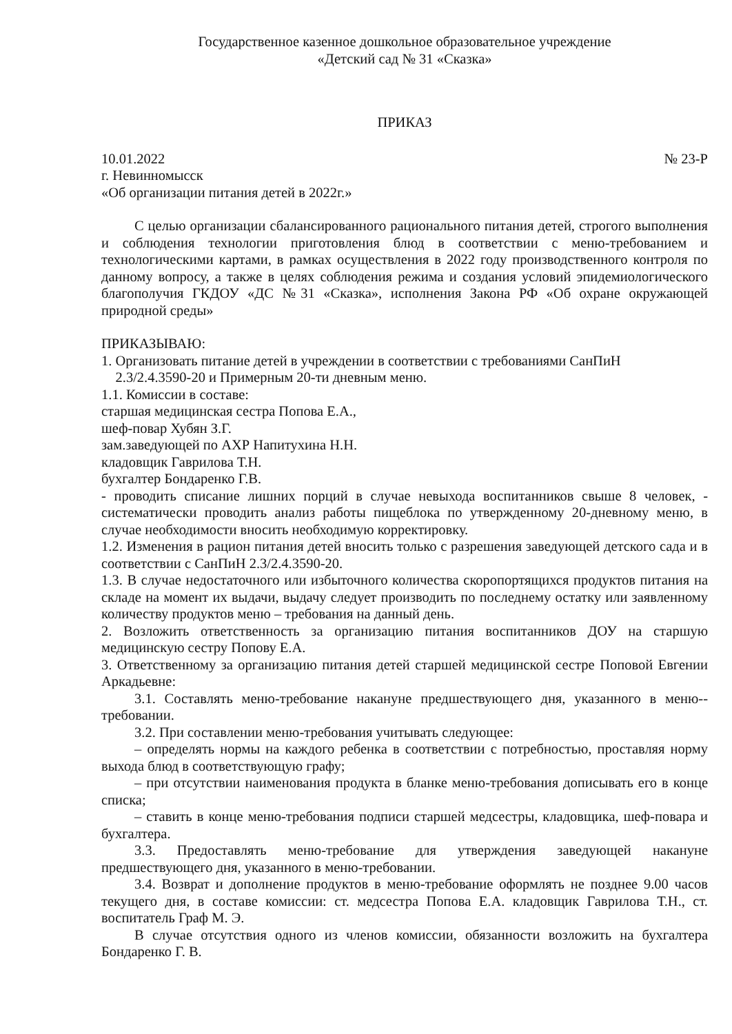Государственное казенное дошкольное образовательное учреждение
«Детский сад № 31 «Сказка»
ПРИКАЗ
10.01.2022 № 23-Р
г. Невинномысск
«Об организации питания детей в 2022г.»
С целью организации сбалансированного рационального питания детей, строгого выполнения и соблюдения технологии приготовления блюд в соответствии с меню-требованием и технологическими картами, в рамках осуществления в 2022 году производственного контроля по данному вопросу, а также в целях соблюдения режима и создания условий эпидемиологического благополучия ГКДОУ «ДС №31 «Сказка», исполнения Закона РФ «Об охране окружающей природной среды»
ПРИКАЗЫВАЮ:
1. Организовать питание детей в учреждении в соответствии с требованиями СанПиН
2.3/2.4.3590-20 и Примерным 20-ти дневным меню.
1.1. Комиссии в составе:
старшая медицинская сестра Попова Е.А.,
шеф-повар Хубян З.Г.
зам.заведующей по АХР Напитухина Н.Н.
кладовщик Гаврилова Т.Н.
бухгалтер Бондаренко Г.В.
- проводить списание лишних порций в случае невыхода воспитанников свыше 8 человек, - систематически проводить анализ работы пищеблока по утвержденному 20-дневному меню, в случае необходимости вносить необходимую корректировку.
1.2. Изменения в рацион питания детей вносить только с разрешения заведующей детского сада и в соответствии с СанПиН 2.3/2.4.3590-20.
1.3. В случае недостаточного или избыточного количества скоропортящихся продуктов питания на складе на момент их выдачи, выдачу следует производить по последнему остатку или заявленному количеству продуктов меню – требования на данный день.
2. Возложить ответственность за организацию питания воспитанников ДОУ на старшую медицинскую сестру Попову Е.А.
3. Ответственному за организацию питания детей старшей медицинской сестре Поповой Евгении Аркадьевне:
3.1. Составлять меню-требование накануне предшествующего дня, указанного в меню--требовании.
3.2. При составлении меню-требования учитывать следующее:
– определять нормы на каждого ребенка в соответствии с потребностью, проставляя норму выхода блюд в соответствующую графу;
– при отсутствии наименования продукта в бланке меню-требования дописывать его в конце списка;
– ставить в конце меню-требования подписи старшей медсестры, кладовщика, шеф-повара и бухгалтера.
3.3. Предоставлять меню-требование для утверждения заведующей накануне предшествующего дня, указанного в меню-требовании.
3.4. Возврат и дополнение продуктов в меню-требование оформлять не позднее 9.00 часов текущего дня, в составе комиссии: ст. медсестра Попова Е.А. кладовщик Гаврилова Т.Н., ст. воспитатель Граф М. Э.
В случае отсутствия одного из членов комиссии, обязанности возложить на бухгалтера Бондаренко Г. В.